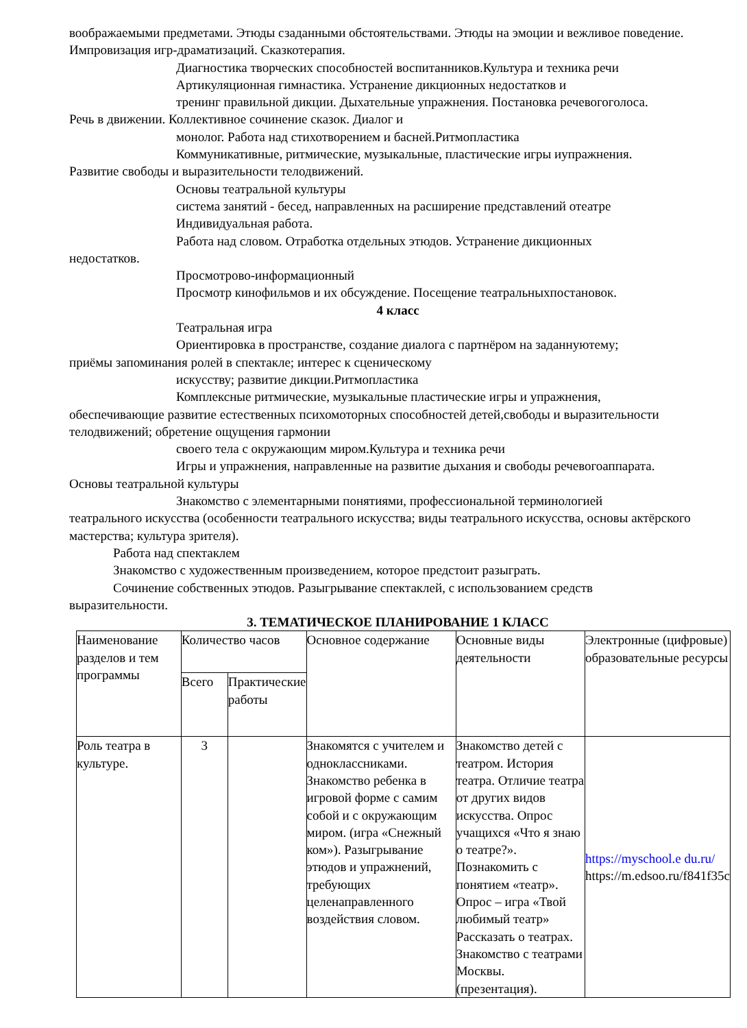воображаемыми предметами. Этюды сзаданными обстоятельствами. Этюды на эмоции и вежливое поведение. Импровизация игр-драматизаций. Сказкотерапия.
Диагностика творческих способностей воспитанников.Культура и техника речи
Артикуляционная гимнастика. Устранение дикционных недостатков и
тренинг правильной дикции. Дыхательные упражнения. Постановка речевогоголоса.
Речь в движении. Коллективное сочинение сказок. Диалог и
монолог. Работа над стихотворением и басней.Ритмопластика
Коммуникативные, ритмические, музыкальные, пластические игры иупражнения.
Развитие свободы и выразительности телодвижений.
Основы театральной культуры
система занятий - бесед, направленных на расширение представлений отеатре
Индивидуальная работа.
Работа над словом. Отработка отдельных этюдов. Устранение дикционных
недостатков.
Просмотрово-информационный
Просмотр кинофильмов и их обсуждение. Посещение театральныхпостановок.
4 класс
Театральная игра
Ориентировка в пространстве, создание диалога с партнёром на заданнуютему;
приёмы запоминания ролей в спектакле; интерес к сценическому
искусству; развитие дикции.Ритмопластика
Комплексные ритмические, музыкальные пластические игры и упражнения,
обеспечивающие развитие естественных психомоторных способностей детей,свободы и выразительности телодвижений; обретение ощущения гармонии
своего тела с окружающим миром.Культура и техника речи
Игры и упражнения, направленные на развитие дыхания и свободы речевогоаппарата.
Основы театральной культуры
Знакомство с элементарными понятиями, профессиональной терминологией
театрального искусства (особенности театрального искусства; виды театрального искусства, основы актёрского мастерства; культура зрителя).
Работа над спектаклем
Знакомство с художественным произведением, которое предстоит разыграть.
Сочинение собственных этюдов. Разыгрывание спектаклей, с использованием средств
выразительности.
3. ТЕМАТИЧЕСКОЕ ПЛАНИРОВАНИЕ 1 КЛАСС
| Наименование разделов и тем программы | Количество часов | | Основное содержание | Основные виды деятельности | Электронные (цифровые) образовательные ресурсы |
| | Всего | Практические работы | | | |
| Роль театра в культуре. | 3 | | Знакомятся с учителем и одноклассниками. Знакомство ребенка в игровой форме с самим собой и с окружающим миром. (игра «Снежный ком»). Разыгрывание этюдов и упражнений, требующих целенаправленного воздействия словом. | Знакомство детей с театром. История театра. Отличие театра от других видов искусства. Опрос учащихся «Что я знаю о театре?». Познакомить с понятием «театр». Опрос – игра «Твой любимый театр» Рассказать о театрах. Знакомство с театрами Москвы. (презентация). | https://myschool.e du.ru/ https://m.edsoo.ru/f841f35c |